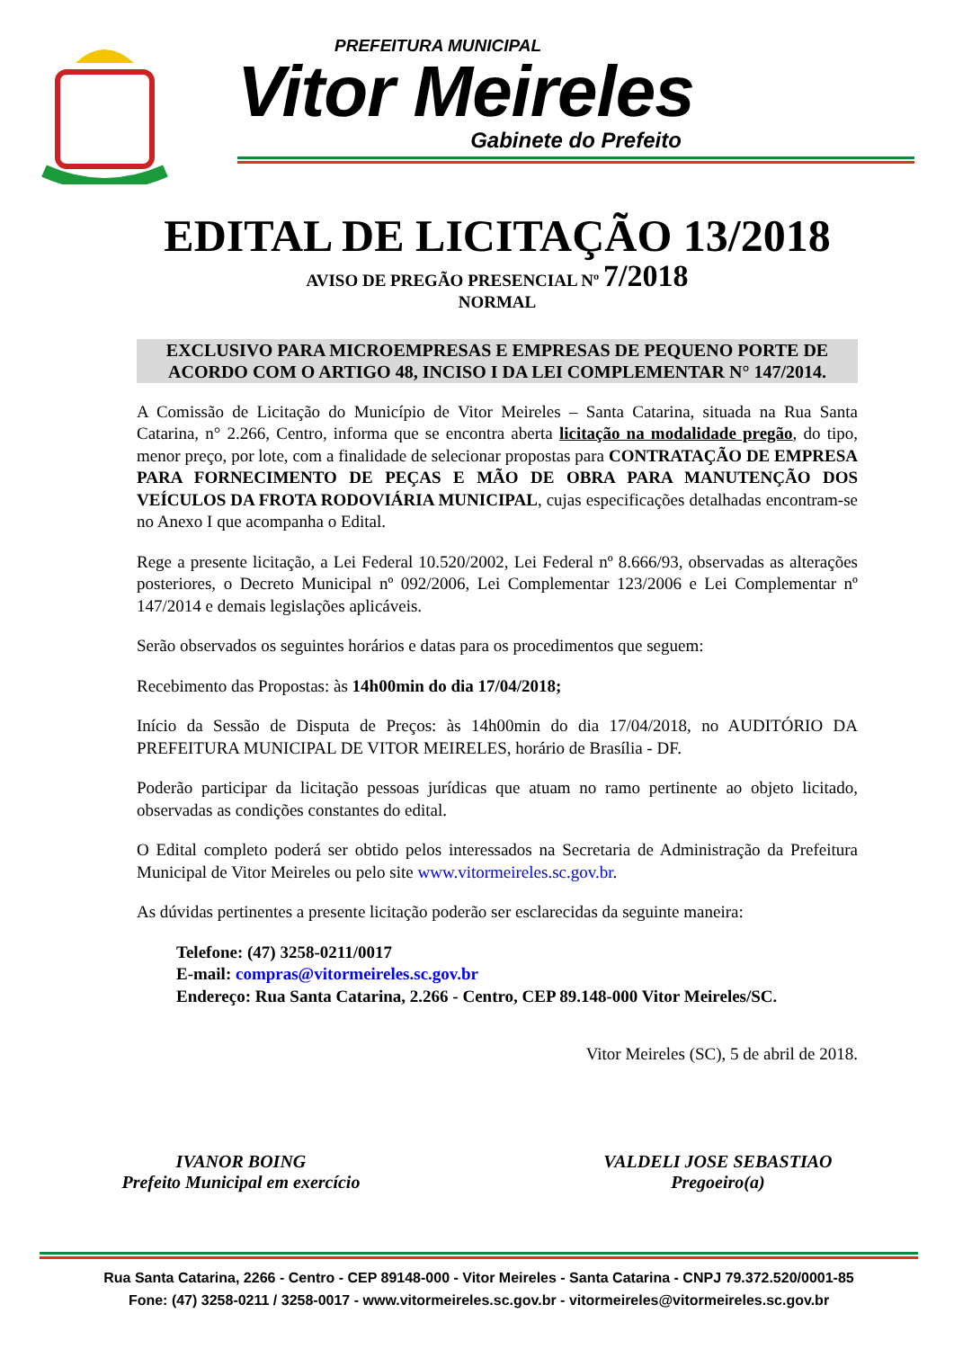PREFEITURA MUNICIPAL
Vitor Meireles
Gabinete do Prefeito
EDITAL DE LICITAÇÃO 13/2018
AVISO DE PREGÃO PRESENCIAL Nº 7/2018
NORMAL
EXCLUSIVO PARA MICROEMPRESAS E EMPRESAS DE PEQUENO PORTE DE ACORDO COM O ARTIGO 48, INCISO I DA LEI COMPLEMENTAR N° 147/2014.
A Comissão de Licitação do Município de Vitor Meireles – Santa Catarina, situada na Rua Santa Catarina, n° 2.266, Centro, informa que se encontra aberta licitação na modalidade pregão, do tipo, menor preço, por lote, com a finalidade de selecionar propostas para CONTRATAÇÃO DE EMPRESA PARA FORNECIMENTO DE PEÇAS E MÃO DE OBRA PARA MANUTENÇÃO DOS VEÍCULOS DA FROTA RODOVIÁRIA MUNICIPAL, cujas especificações detalhadas encontram-se no Anexo I que acompanha o Edital.
Rege a presente licitação, a Lei Federal 10.520/2002, Lei Federal nº 8.666/93, observadas as alterações posteriores, o Decreto Municipal nº 092/2006, Lei Complementar 123/2006 e Lei Complementar nº 147/2014 e demais legislações aplicáveis.
Serão observados os seguintes horários e datas para os procedimentos que seguem:
Recebimento das Propostas: às 14h00min do dia 17/04/2018;
Início da Sessão de Disputa de Preços: às 14h00min do dia 17/04/2018, no AUDITÓRIO DA PREFEITURA MUNICIPAL DE VITOR MEIRELES, horário de Brasília - DF.
Poderão participar da licitação pessoas jurídicas que atuam no ramo pertinente ao objeto licitado, observadas as condições constantes do edital.
O Edital completo poderá ser obtido pelos interessados na Secretaria de Administração da Prefeitura Municipal de Vitor Meireles ou pelo site www.vitormeireles.sc.gov.br.
As dúvidas pertinentes a presente licitação poderão ser esclarecidas da seguinte maneira:
Telefone: (47) 3258-0211/0017
E-mail: compras@vitormeireles.sc.gov.br
Endereço: Rua Santa Catarina, 2.266 - Centro, CEP 89.148-000 Vitor Meireles/SC.
Vitor Meireles (SC), 5 de abril de 2018.
IVANOR BOING
Prefeito Municipal em exercício
VALDELI JOSE SEBASTIAO
Pregoeiro(a)
Rua Santa Catarina, 2266 - Centro - CEP 89148-000 - Vitor Meireles - Santa Catarina - CNPJ 79.372.520/0001-85
Fone: (47) 3258-0211 / 3258-0017 - www.vitormeireles.sc.gov.br - vitormeireles@vitormeireles.sc.gov.br